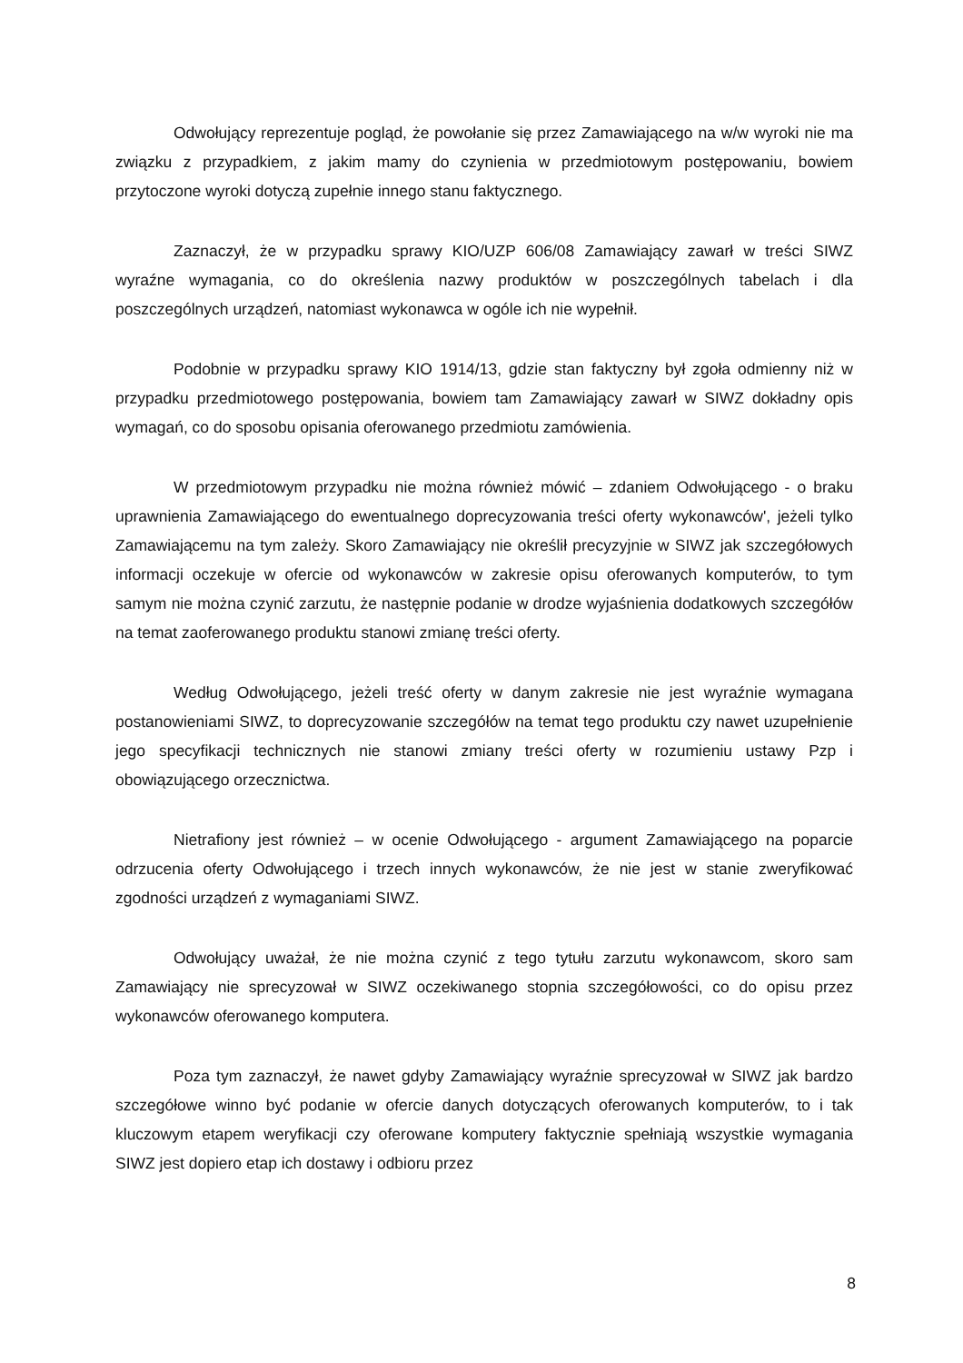Odwołujący reprezentuje pogląd, że powołanie się przez Zamawiającego na w/w wyroki nie ma związku z przypadkiem, z jakim mamy do czynienia w przedmiotowym postępowaniu, bowiem przytoczone wyroki dotyczą zupełnie innego stanu faktycznego.
Zaznaczył, że w przypadku sprawy KIO/UZP 606/08 Zamawiający zawarł w treści SIWZ wyraźne wymagania, co do określenia nazwy produktów w poszczególnych tabelach i dla poszczególnych urządzeń, natomiast wykonawca w ogóle ich nie wypełnił.
Podobnie w przypadku sprawy KIO 1914/13, gdzie stan faktyczny był zgoła odmienny niż w przypadku przedmiotowego postępowania, bowiem tam Zamawiający zawarł w SIWZ dokładny opis wymagań, co do sposobu opisania oferowanego przedmiotu zamówienia.
W przedmiotowym przypadku nie można również mówić – zdaniem Odwołującego - o braku uprawnienia Zamawiającego do ewentualnego doprecyzowania treści oferty wykonawców', jeżeli tylko Zamawiającemu na tym zależy. Skoro Zamawiający nie określił precyzyjnie w SIWZ jak szczegółowych informacji oczekuje w ofercie od wykonawców w zakresie opisu oferowanych komputerów, to tym samym nie można czynić zarzutu, że następnie podanie w drodze wyjaśnienia dodatkowych szczegółów na temat zaoferowanego produktu stanowi zmianę treści oferty.
Według Odwołującego, jeżeli treść oferty w danym zakresie nie jest wyraźnie wymagana postanowieniami SIWZ, to doprecyzowanie szczegółów na temat tego produktu czy nawet uzupełnienie jego specyfikacji technicznych nie stanowi zmiany treści oferty w rozumieniu ustawy Pzp i obowiązującego orzecznictwa.
Nietrafiony jest również – w ocenie Odwołującego - argument Zamawiającego na poparcie odrzucenia oferty Odwołującego i trzech innych wykonawców, że nie jest w stanie zweryfikować zgodności urządzeń z wymaganiami SIWZ.
Odwołujący uważał, że nie można czynić z tego tytułu zarzutu wykonawcom, skoro sam Zamawiający nie sprecyzował w SIWZ oczekiwanego stopnia szczegółowości, co do opisu przez wykonawców oferowanego komputera.
Poza tym zaznaczył, że nawet gdyby Zamawiający wyraźnie sprecyzował w SIWZ jak bardzo szczegółowe winno być podanie w ofercie danych dotyczących oferowanych komputerów, to i tak kluczowym etapem weryfikacji czy oferowane komputery faktycznie spełniają wszystkie wymagania SIWZ jest dopiero etap ich dostawy i odbioru przez
8